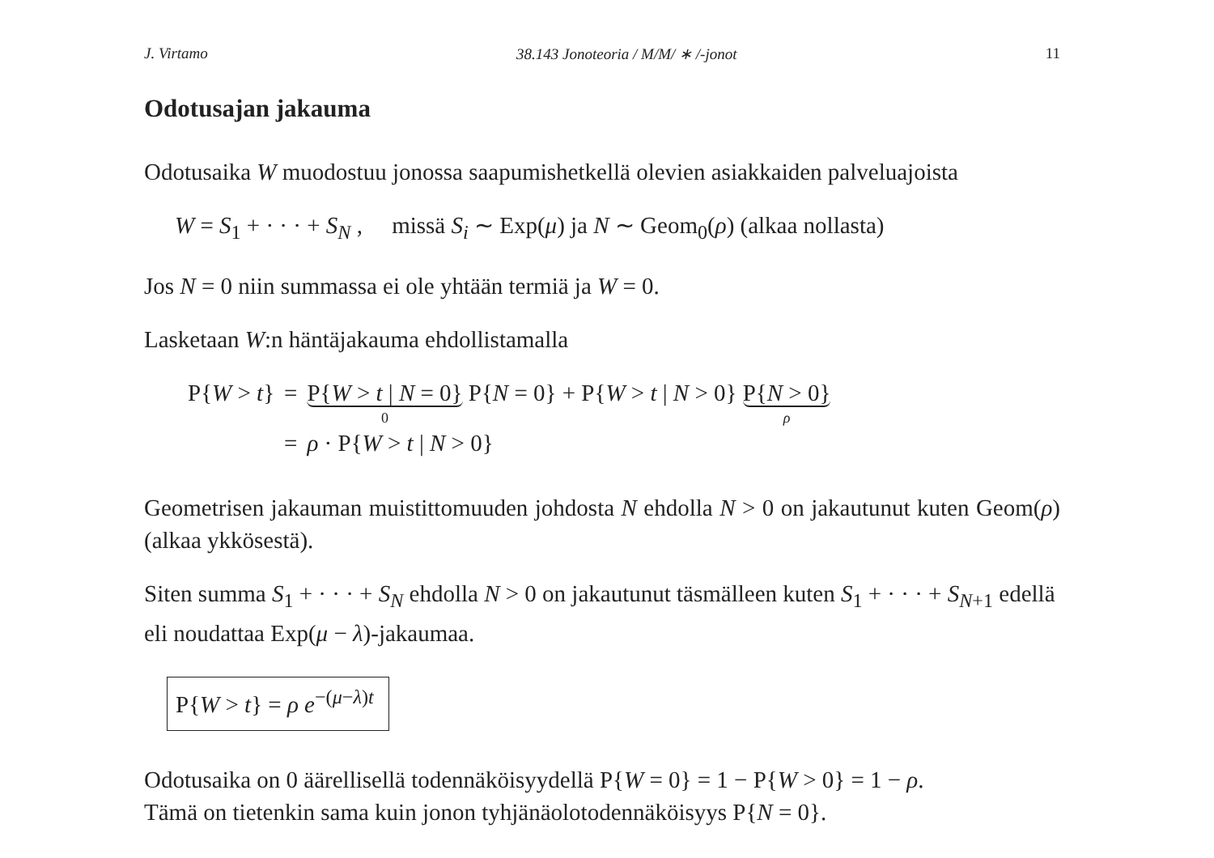J. Virtamo 38.143 Jonoteoria / M/M/ ∗ /-jonot 11
Odotusajan jakauma
Odotusaika W muodostuu jonossa saapumishetkellä olevien asiakkaiden palveluajoista
W = S<sub>1</sub> + · · · + S<sub>N</sub> , missä S<sub>i</sub> ∼ Exp(μ) ja N ∼ Geom<sub>0</sub>(ρ) (alkaa nollasta)
Jos N = 0 niin summassa ei ole yhtään termiä ja W = 0.
Lasketaan W:n häntäjakauma ehdollistamalla
| P{ W > t } | = | P{ W > t / N = 0} 0 P{ N = 0} + P{ W > t / N > 0} P{ N > 0} ρ |
| | = | ρ · P{ W > t / N > 0} |
Geometrisen jakauman muistittomuuden johdosta N ehdolla N > 0 on jakautunut kuten Geom(ρ) (alkaa ykkösestä).
Siten summa S<sub>1</sub> + · · · + S<sub>N</sub> ehdolla N > 0 on jakautunut täsmälleen kuten S<sub>1</sub> + · · · + S<sub>N+1</sub> edellä eli noudattaa Exp(μ − λ)-jakaumaa.
P{W > t} = ρ e<sup>−(μ−λ)t</sup>
Odotusaika on 0 äärellisellä todennäköisyydellä P{W = 0} = 1 − P{W > 0} = 1 − ρ.
Tämä on tietenkin sama kuin jonon tyhjänäolotodennäköisyys P{N = 0}.